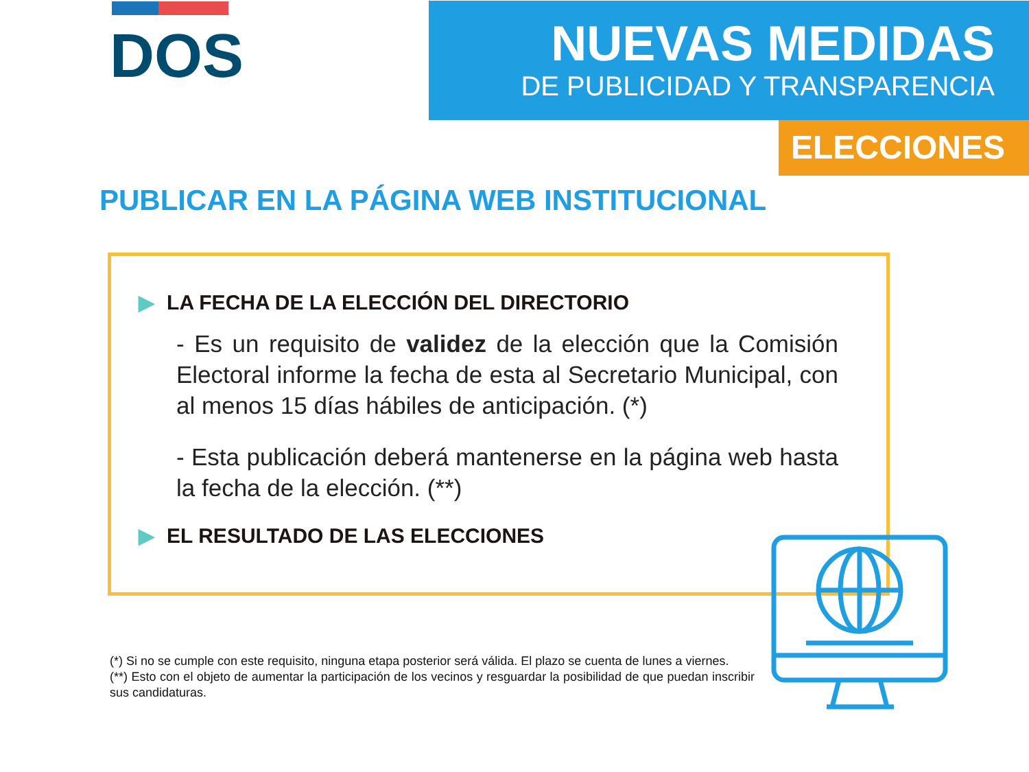DOS
NUEVAS MEDIDAS
DE PUBLICIDAD Y TRANSPARENCIA
ELECCIONES
PUBLICAR EN LA PÁGINA WEB INSTITUCIONAL
▶ LA FECHA DE LA ELECCIÓN DEL DIRECTORIO
- Es un requisito de validez de la elección que la Comisión Electoral informe la fecha de esta al Secretario Municipal, con al menos 15 días hábiles de anticipación. (*)
- Esta publicación deberá mantenerse en la página web hasta la fecha de la elección. (**)
▶ EL RESULTADO DE LAS ELECCIONES
(*) Si no se cumple con este requisito, ninguna etapa posterior será válida. El plazo se cuenta de lunes a viernes.
(**) Esto con el objeto de aumentar la participación de los vecinos y resguardar la posibilidad de que puedan inscribir sus candidaturas.